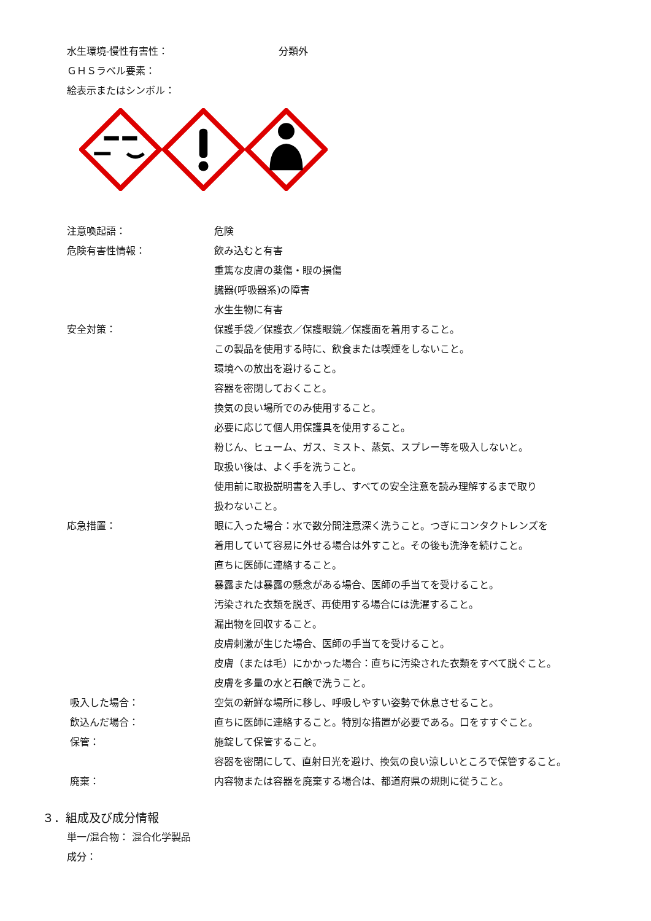水生環境-慢性有害性： 分類外
ＧＨＳラベル要素：
絵表示またはシンボル：
注意喚起語： 危険
危険有害性情報： 飲み込むと有害
重篤な皮膚の薬傷・眼の損傷
臓器(呼吸器系)の障害
水生生物に有害
安全対策： 保護手袋／保護衣／保護眼鏡／保護面を着用すること。
この製品を使用する時に、飲食または喫煙をしないこと。
環境への放出を避けること。
容器を密閉しておくこと。
換気の良い場所でのみ使用すること。
必要に応じて個人用保護具を使用すること。
粉じん、ヒューム、ガス、ミスト、蒸気、スプレー等を吸入しないと。
取扱い後は、よく手を洗うこと。
使用前に取扱説明書を入手し、すべての安全注意を読み理解するまで取り
扱わないこと。
応急措置： 眼に入った場合：水で数分間注意深く洗うこと。つぎにコンタクトレンズを
着用していて容易に外せる場合は外すこと。その後も洗浄を続けこと。
直ちに医師に連絡すること。
暴露または暴露の懸念がある場合、医師の手当てを受けること。
汚染された衣類を脱ぎ、再使用する場合には洗濯すること。
漏出物を回収すること。
皮膚刺激が生じた場合、医師の手当てを受けること。
皮膚（または毛）にかかった場合：直ちに汚染された衣類をすべて脱ぐこと。
皮膚を多量の水と石鹸で洗うこと。
吸入した場合： 空気の新鮮な場所に移し、呼吸しやすい姿勢で休息させること。
飲込んだ場合： 直ちに医師に連絡すること。特別な措置が必要である。口をすすぐこと。
保管： 施錠して保管すること。
容器を密閉にして、直射日光を避け、換気の良い涼しいところで保管すること。
廃棄： 内容物または容器を廃棄する場合は、都道府県の規則に従うこと。
３．組成及び成分情報
単一/混合物： 混合化学製品
成分：